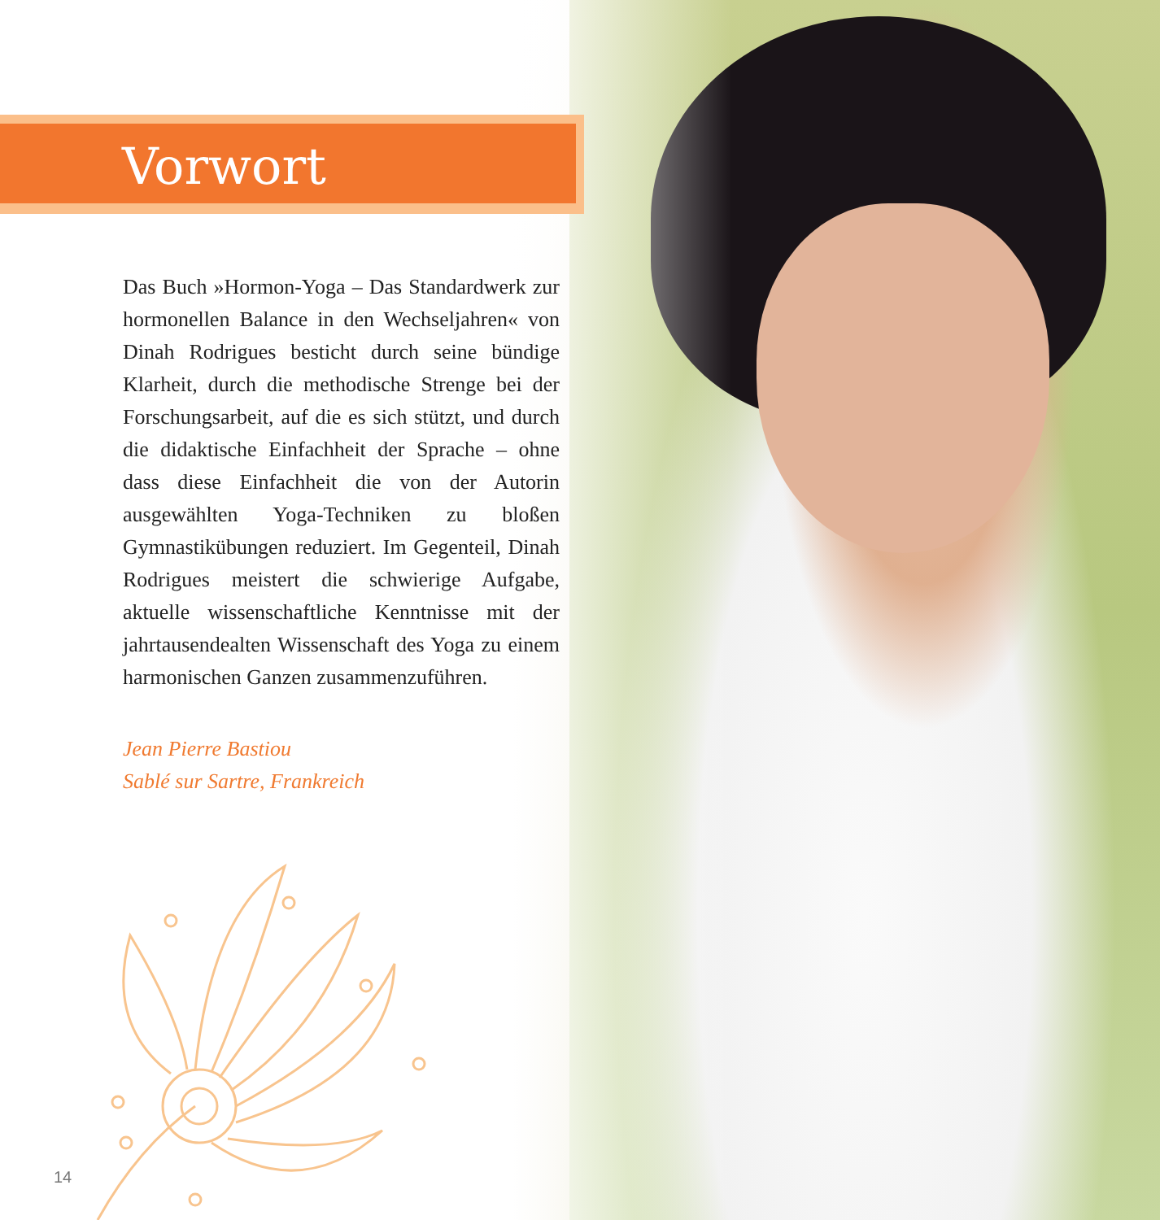Vorwort
Das Buch »Hormon-Yoga – Das Standardwerk zur hormonellen Balance in den Wechseljahren« von Dinah Rodrigues besticht durch seine bündige Klarheit, durch die methodische Strenge bei der Forschungsarbeit, auf die es sich stützt, und durch die didaktische Einfachheit der Sprache – ohne dass diese Einfachheit die von der Autorin ausgewählten Yoga-Techniken zu bloßen Gymnastikübungen reduziert. Im Gegenteil, Dinah Rodrigues meistert die schwierige Aufgabe, aktuelle wissenschaftliche Kenntnisse mit der jahrtausendealten Wissenschaft des Yoga zu einem harmonischen Ganzen zusammenzuführen.
Jean Pierre Bastiou
Sablé sur Sartre, Frankreich
14